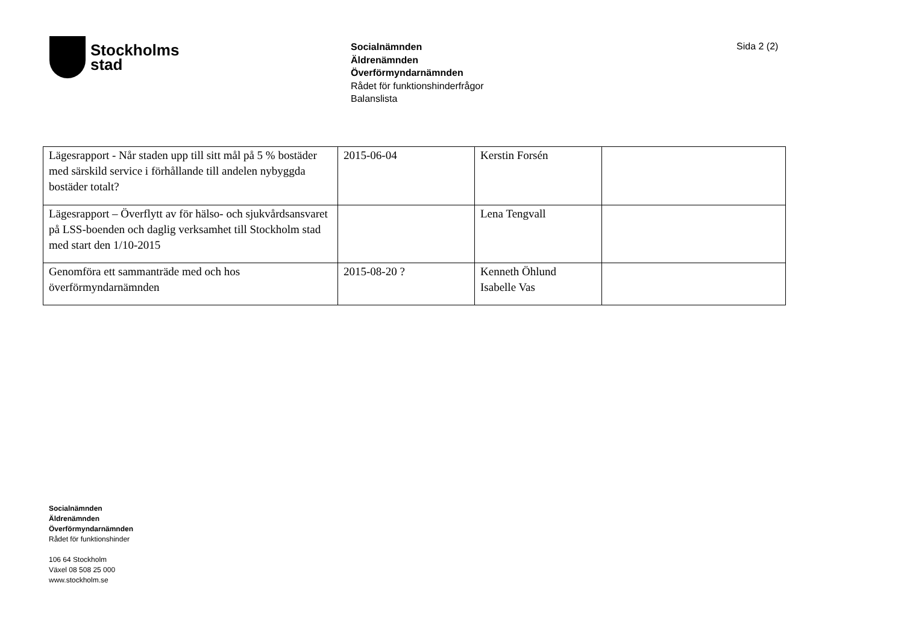Stockholms
stad
Socialnämnden
Äldrenämnden
Överförmyndarnämnden
Rådet för funktionshinderfrågor
Balanslista
Sida 2 (2)
| Lägesrapport - Når staden upp till sitt mål på 5 % bostäder med särskild service i förhållande till andelen nybyggda bostäder totalt? | 2015-06-04 | Kerstin Forsén | |
| Lägesrapport – Överflytt av för hälso- och sjukvårdsansvaret på LSS-boenden och daglig verksamhet till Stockholm stad med start den 1/10-2015 | | Lena Tengvall | |
| Genomföra ett sammanträde med och hos överförmyndarnämnden | 2015-08-20 ? | Kenneth Öhlund Isabelle Vas | |
Socialnämnden
Äldrenämnden
Överförmyndarnämnden
Rådet för funktionshinder
106 64 Stockholm
Växel 08 508 25 000
www.stockholm.se